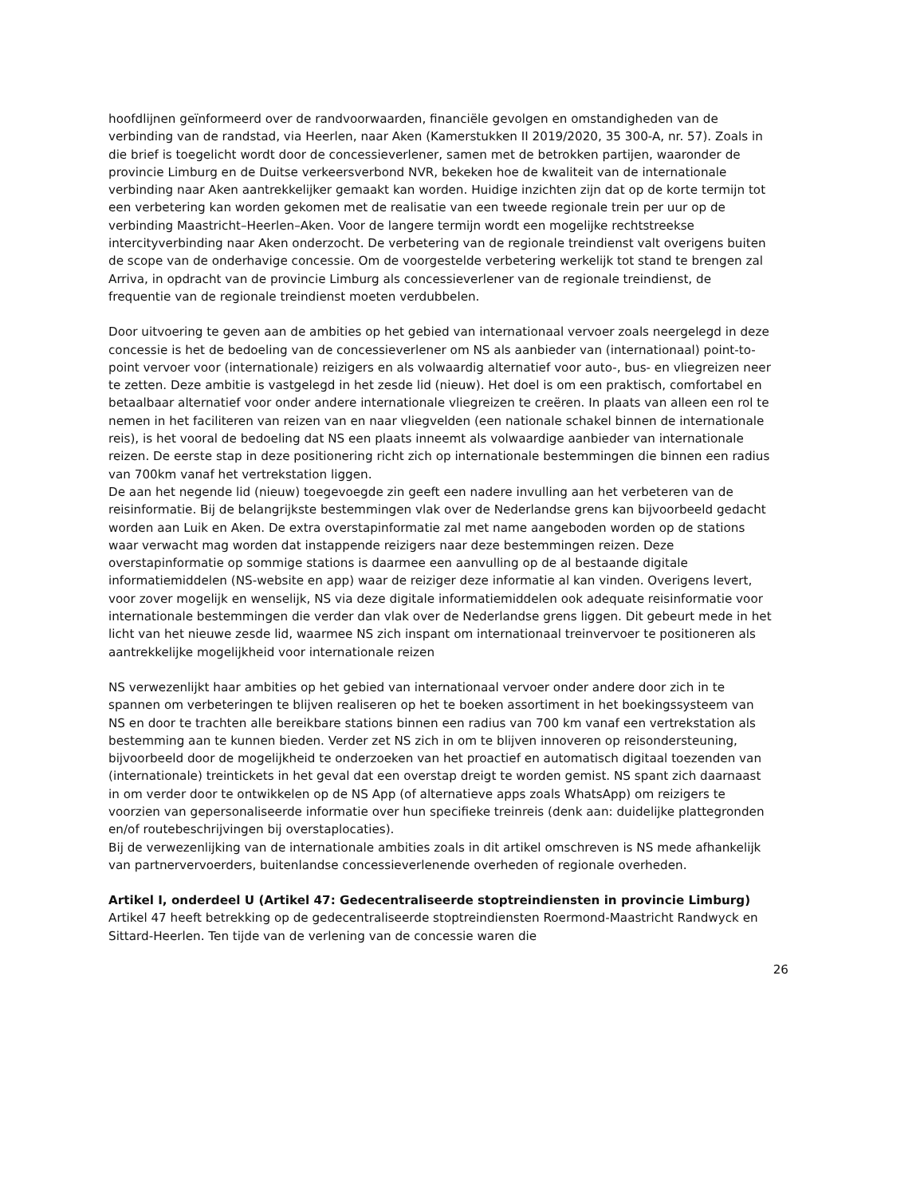hoofdlijnen geïnformeerd over de randvoorwaarden, financiële gevolgen en omstandigheden van de verbinding van de randstad, via Heerlen, naar Aken (Kamerstukken II 2019/2020, 35 300-A, nr. 57). Zoals in die brief is toegelicht wordt door de concessieverlener, samen met de betrokken partijen, waaronder de provincie Limburg en de Duitse verkeersverbond NVR, bekeken hoe de kwaliteit van de internationale verbinding naar Aken aantrekkelijker gemaakt kan worden. Huidige inzichten zijn dat op de korte termijn tot een verbetering kan worden gekomen met de realisatie van een tweede regionale trein per uur op de verbinding Maastricht–Heerlen–Aken. Voor de langere termijn wordt een mogelijke rechtstreekse intercityverbinding naar Aken onderzocht. De verbetering van de regionale treindienst valt overigens buiten de scope van de onderhavige concessie. Om de voorgestelde verbetering werkelijk tot stand te brengen zal Arriva, in opdracht van de provincie Limburg als concessieverlener van de regionale treindienst, de frequentie van de regionale treindienst moeten verdubbelen.
Door uitvoering te geven aan de ambities op het gebied van internationaal vervoer zoals neergelegd in deze concessie is het de bedoeling van de concessieverlener om NS als aanbieder van (internationaal) point-to-point vervoer voor (internationale) reizigers en als volwaardig alternatief voor auto-, bus- en vliegreizen neer te zetten. Deze ambitie is vastgelegd in het zesde lid (nieuw). Het doel is om een praktisch, comfortabel en betaalbaar alternatief voor onder andere internationale vliegreizen te creëren. In plaats van alleen een rol te nemen in het faciliteren van reizen van en naar vliegvelden (een nationale schakel binnen de internationale reis), is het vooral de bedoeling dat NS een plaats inneemt als volwaardige aanbieder van internationale reizen. De eerste stap in deze positionering richt zich op internationale bestemmingen die binnen een radius van 700km vanaf het vertrekstation liggen.
De aan het negende lid (nieuw) toegevoegde zin geeft een nadere invulling aan het verbeteren van de reisinformatie. Bij de belangrijkste bestemmingen vlak over de Nederlandse grens kan bijvoorbeeld gedacht worden aan Luik en Aken. De extra overstapinformatie zal met name aangeboden worden op de stations waar verwacht mag worden dat instappende reizigers naar deze bestemmingen reizen. Deze overstapinformatie op sommige stations is daarmee een aanvulling op de al bestaande digitale informatiemiddelen (NS-website en app) waar de reiziger deze informatie al kan vinden. Overigens levert, voor zover mogelijk en wenselijk, NS via deze digitale informatiemiddelen ook adequate reisinformatie voor internationale bestemmingen die verder dan vlak over de Nederlandse grens liggen. Dit gebeurt mede in het licht van het nieuwe zesde lid, waarmee NS zich inspant om internationaal treinvervoer te positioneren als aantrekkelijke mogelijkheid voor internationale reizen
NS verwezenlijkt haar ambities op het gebied van internationaal vervoer onder andere door zich in te spannen om verbeteringen te blijven realiseren op het te boeken assortiment in het boekingssysteem van NS en door te trachten alle bereikbare stations binnen een radius van 700 km vanaf een vertrekstation als bestemming aan te kunnen bieden. Verder zet NS zich in om te blijven innoveren op reisondersteuning, bijvoorbeeld door de mogelijkheid te onderzoeken van het proactief en automatisch digitaal toezenden van (internationale) treintickets in het geval dat een overstap dreigt te worden gemist. NS spant zich daarnaast in om verder door te ontwikkelen op de NS App (of alternatieve apps zoals WhatsApp) om reizigers te voorzien van gepersonaliseerde informatie over hun specifieke treinreis (denk aan: duidelijke plattegronden en/of routebeschrijvingen bij overstaplocaties).
Bij de verwezenlijking van de internationale ambities zoals in dit artikel omschreven is NS mede afhankelijk van partnervervoerders, buitenlandse concessieverlenende overheden of regionale overheden.
Artikel I, onderdeel U (Artikel 47: Gedecentraliseerde stoptreindiensten in provincie Limburg)
Artikel 47 heeft betrekking op de gedecentraliseerde stoptreindiensten Roermond-Maastricht Randwyck en Sittard-Heerlen. Ten tijde van de verlening van de concessie waren die
26